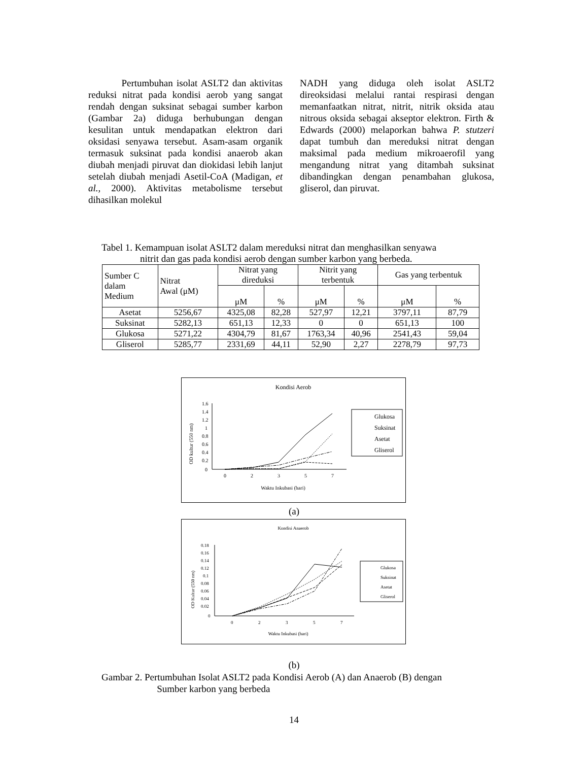Pertumbuhan isolat ASLT2 dan aktivitas reduksi nitrat pada kondisi aerob yang sangat rendah dengan suksinat sebagai sumber karbon (Gambar 2a) diduga berhubungan dengan kesulitan untuk mendapatkan elektron dari oksidasi senyawa tersebut. Asam-asam organik termasuk suksinat pada kondisi anaerob akan diubah menjadi piruvat dan diokidasi lebih lanjut setelah diubah menjadi Asetil-CoA (Madigan, et al., 2000). Aktivitas metabolisme tersebut dihasilkan molekul
NADH yang diduga oleh isolat ASLT2 direoksidasi melalui rantai respirasi dengan memanfaatkan nitrat, nitrit, nitrik oksida atau nitrous oksida sebagai akseptor elektron. Firth & Edwards (2000) melaporkan bahwa P. stutzeri dapat tumbuh dan mereduksi nitrat dengan maksimal pada medium mikroaerofil yang mengandung nitrat yang ditambah suksinat dibandingkan dengan penambahan glukosa, gliserol, dan piruvat.
Tabel 1. Kemampuan isolat ASLT2 dalam mereduksi nitrat dan menghasilkan senyawa
nitrit dan gas pada kondisi aerob dengan sumber karbon yang berbeda.
| Sumber C dalam Medium | Nitrat Awal (μM) | Nitrat yang direduksi | | Nitrit yang terbentuk | | Gas yang terbentuk | |
| --- | --- | --- | --- | --- | --- | --- | --- |
| | | μM | % | μM | % | μM | % |
| Asetat | 5256,67 | 4325,08 | 82,28 | 527,97 | 12,21 | 3797,11 | 87,79 |
| Suksinat | 5282,13 | 651,13 | 12,33 | 0 | 0 | 651,13 | 100 |
| Glukosa | 5271,22 | 4304,79 | 81,67 | 1763,34 | 40,96 | 2541,43 | 59,04 |
| Gliserol | 5285,77 | 2331,69 | 44,11 | 52,90 | 2,27 | 2278,79 | 97,73 |
Kondisi Aerob
1.6
1.4
1.2
1
0.8
0.6
0.4
0.2
0
0
2
3
5
7
Waktu Inkubasi (hari)
OD kultur (550 nm)
Glukosa
Suksinat
Asetat
Gliserol
(a)
Kondisi Anaerob
0.18
0.16
0.14
0.12
0.1
0.08
0.06
0.04
0.02
0
0
2
3
5
7
Waktu Inkubasi (hari)
OD Kultur (550 nm)
Glukosa
Suksinat
Asetat
Gliserol
(b)
Gambar 2. Pertumbuhan Isolat ASLT2 pada Kondisi Aerob (A) dan Anaerob (B) dengan
Sumber karbon yang berbeda
14